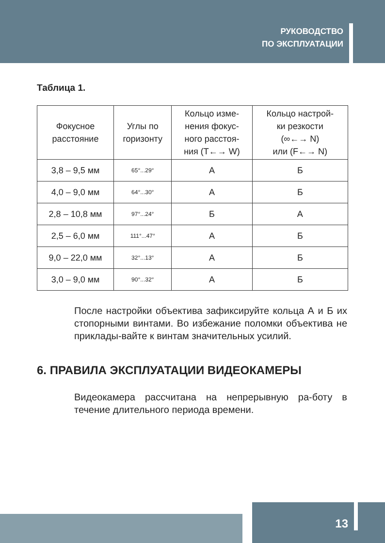РУКОВОДСТВО
ПО ЭКСПЛУАТАЦИИ
Таблица 1.
| Фокусное расстояние | Углы по горизонту | Кольцо изме- нения фокус- ного расстоя- ния (T←→ W) | Кольцо настрой- ки резкости (∞←→ N) или (F←→ N) |
| --- | --- | --- | --- |
| 3,8 – 9,5 мм | 65°...29° | А | Б |
| 4,0 – 9,0 мм | 64°...30° | А | Б |
| 2,8 – 10,8 мм | 97°...24° | Б | А |
| 2,5 – 6,0 мм | 111°...47° | А | Б |
| 9,0 – 22,0 мм | 32°...13° | А | Б |
| 3,0 – 9,0 мм | 90°...32° | А | Б |
После настройки объектива зафиксируйте кольца А и Б их стопорными винтами. Во избежание поломки объектива не приклады-вайте к винтам значительных усилий.
6. ПРАВИЛА ЭКСПЛУАТАЦИИ ВИДЕОКАМЕРЫ
Видеокамера рассчитана на непрерывную ра-боту в течение длительного периода времени.
13